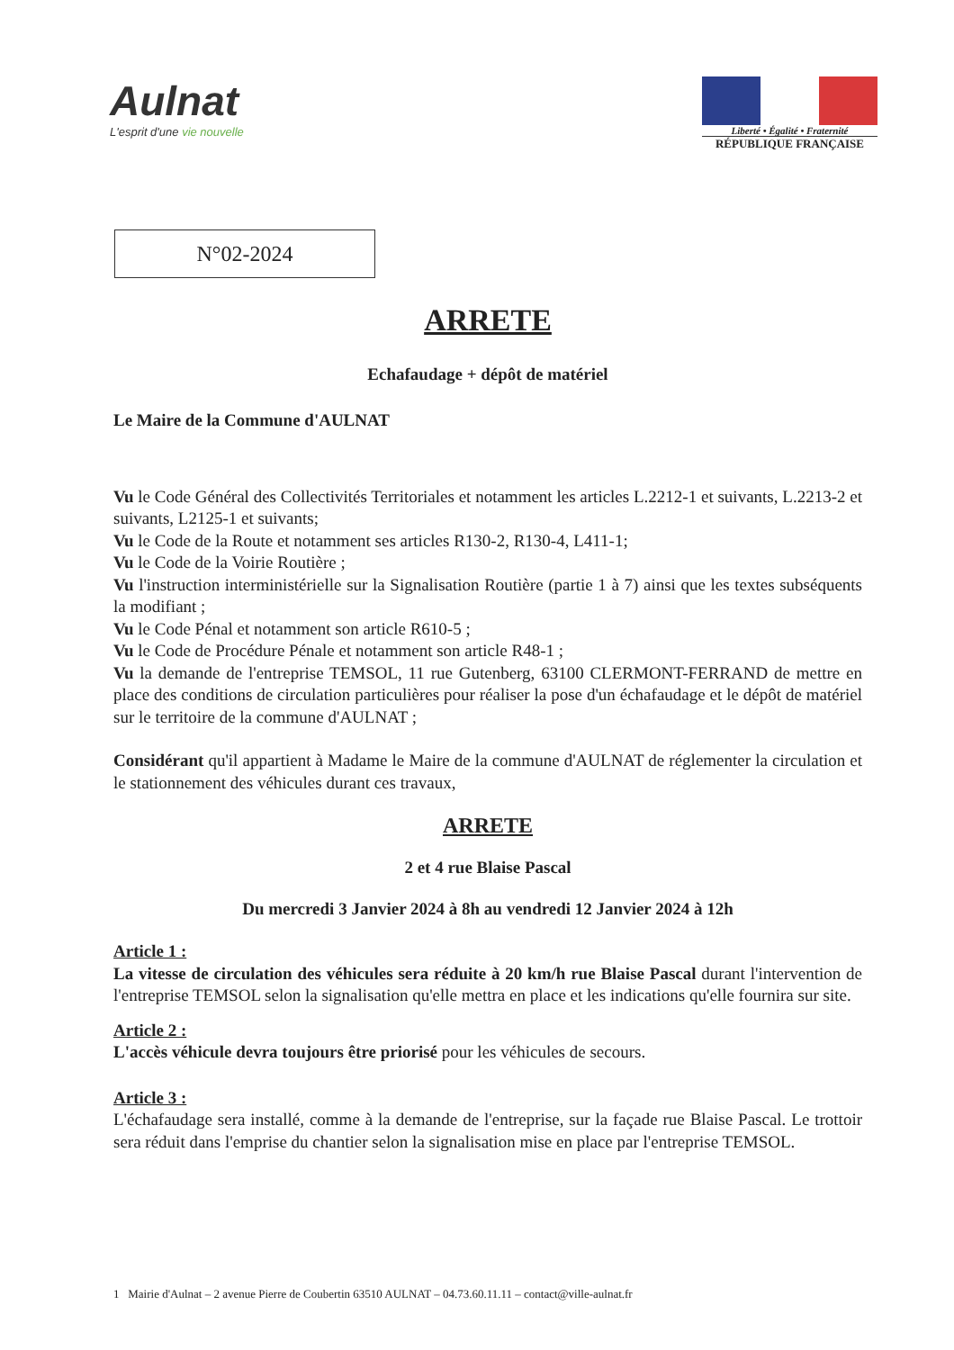Aulnat
L'esprit d'une vie nouvelle
Liberté • Égalité • Fraternité
RÉPUBLIQUE FRANÇAISE
N°02-2024
ARRETE
Echafaudage + dépôt de matériel
Le Maire de la Commune d'AULNAT
Vu le Code Général des Collectivités Territoriales et notamment les articles L.2212-1 et suivants, L.2213-2 et suivants, L2125-1 et suivants;
Vu le Code de la Route et notamment ses articles R130-2, R130-4, L411-1;
Vu le Code de la Voirie Routière ;
Vu l'instruction interministérielle sur la Signalisation Routière (partie 1 à 7) ainsi que les textes subséquents la modifiant ;
Vu le Code Pénal et notamment son article R610-5 ;
Vu le Code de Procédure Pénale et notamment son article R48-1 ;
Vu la demande de l'entreprise TEMSOL, 11 rue Gutenberg, 63100 CLERMONT-FERRAND de mettre en place des conditions de circulation particulières pour réaliser la pose d'un échafaudage et le dépôt de matériel sur le territoire de la commune d'AULNAT ;
Considérant qu'il appartient à Madame le Maire de la commune d'AULNAT de réglementer la circulation et le stationnement des véhicules durant ces travaux,
ARRETE
2 et 4 rue Blaise Pascal
Du mercredi 3 Janvier 2024 à 8h au vendredi 12 Janvier 2024 à 12h
Article 1 :
La vitesse de circulation des véhicules sera réduite à 20 km/h rue Blaise Pascal durant l'intervention de l'entreprise TEMSOL selon la signalisation qu'elle mettra en place et les indications qu'elle fournira sur site.
Article 2 :
L'accès véhicule devra toujours être priorisé pour les véhicules de secours.
Article 3 :
L'échafaudage sera installé, comme à la demande de l'entreprise, sur la façade rue Blaise Pascal. Le trottoir sera réduit dans l'emprise du chantier selon la signalisation mise en place par l'entreprise TEMSOL.
1 Mairie d'Aulnat – 2 avenue Pierre de Coubertin 63510 AULNAT – 04.73.60.11.11 – contact@ville-aulnat.fr